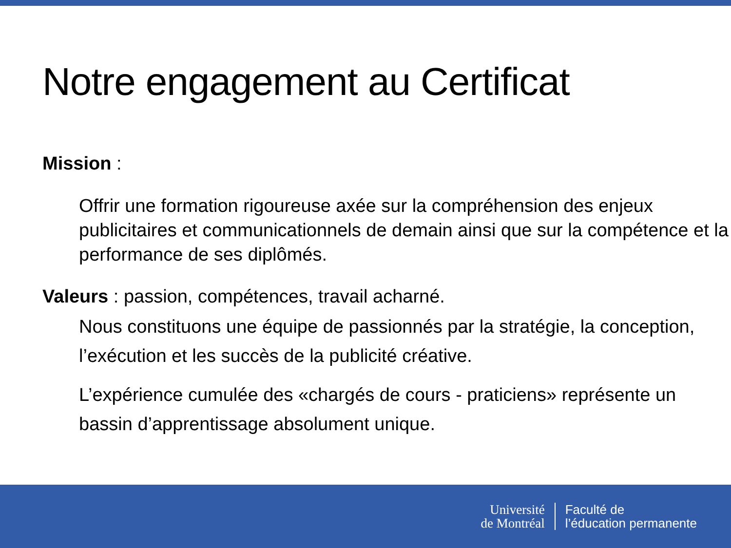Notre engagement au Certificat
Mission :
Offrir une formation rigoureuse axée sur la compréhension des enjeux publicitaires et communicationnels de demain ainsi que sur la compétence et la performance de ses diplômés.
Valeurs : passion, compétences, travail acharné.
Nous constituons une équipe de passionnés par la stratégie, la conception, l’exécution et les succès de la publicité créative.
L’expérience cumulée des «chargés de cours - praticiens» représente un bassin d’apprentissage absolument unique.
Université
de Montréal
Faculté de
l’éducation permanente